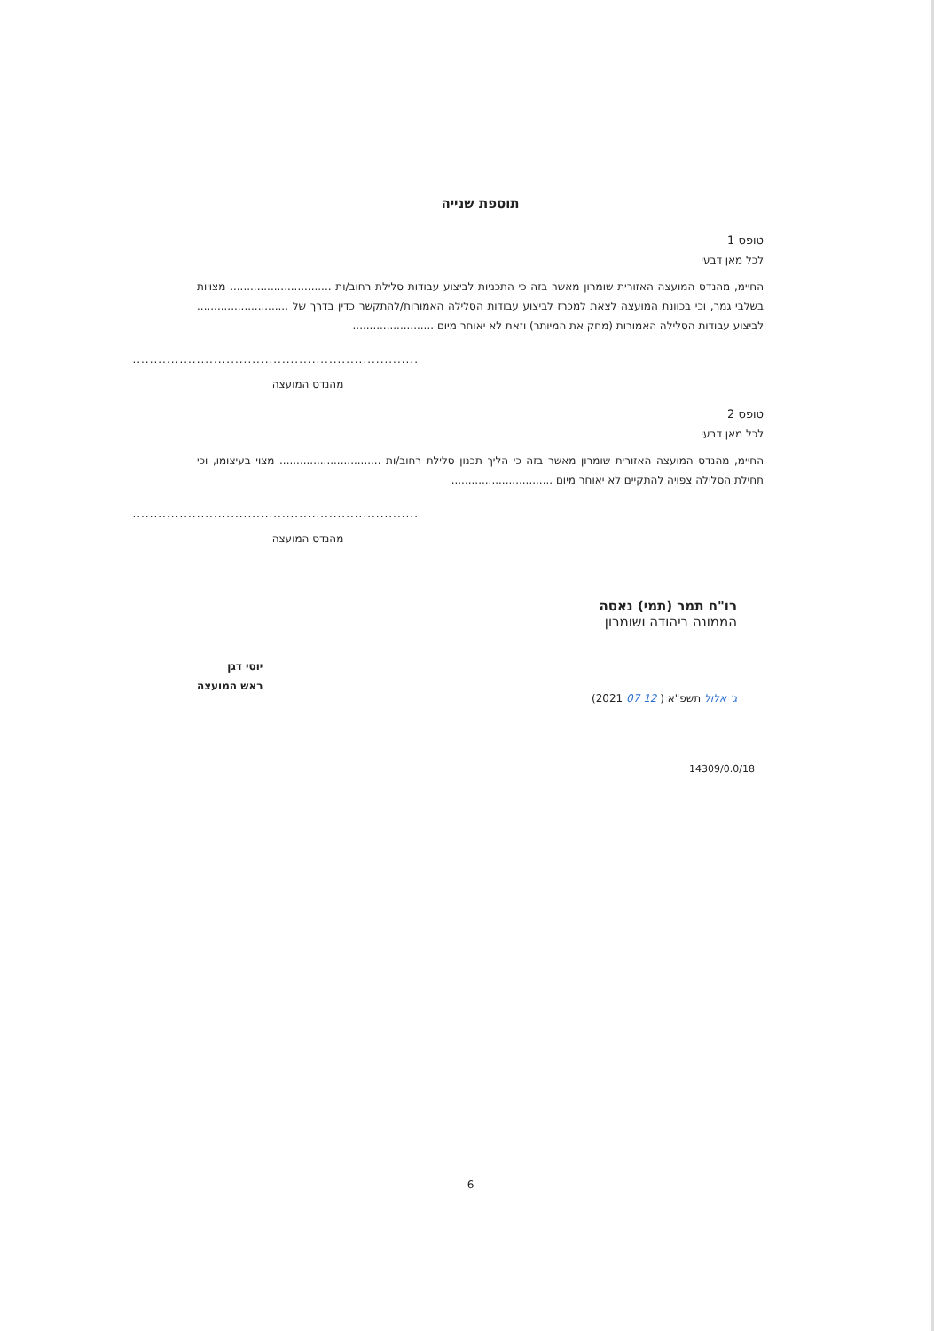תוספת שנייה
טופס 1
לכל מאן דבעי
החיימ, מהנדס המועצה האזורית שומרון מאשר בזה כי התכניות לביצוע עבודות סלילת רחוב/ות .............................. מצויות בשלבי גמר, וכי בכוונת המועצה לצאת למכרז לביצוע עבודות הסלילה האמורות/להתקשר כדין בדרך של ........................... לביצוע עבודות הסלילה האמורות (מחק את המיותר) וזאת לא יאוחר מיום ........................
...................................................................
מהנדס המועצה
טופס 2
לכל מאן דבעי
החיימ, מהנדס המועצה האזורית שומרון מאשר בזה כי הליך תכנון סלילת רחוב/ות .............................. מצוי בעיצומו, וכי תחילת הסלילה צפויה להתקיים לא יאוחר מיום ..............................
...................................................................
מהנדס המועצה
רו"ח תמר (תמי) נאסה
הממונה ביהודה ושומרון
ג' אלול תשפ"א ( 12 07 2021)
יוסי דגן
ראש המועצה
14309/0.0/18
6